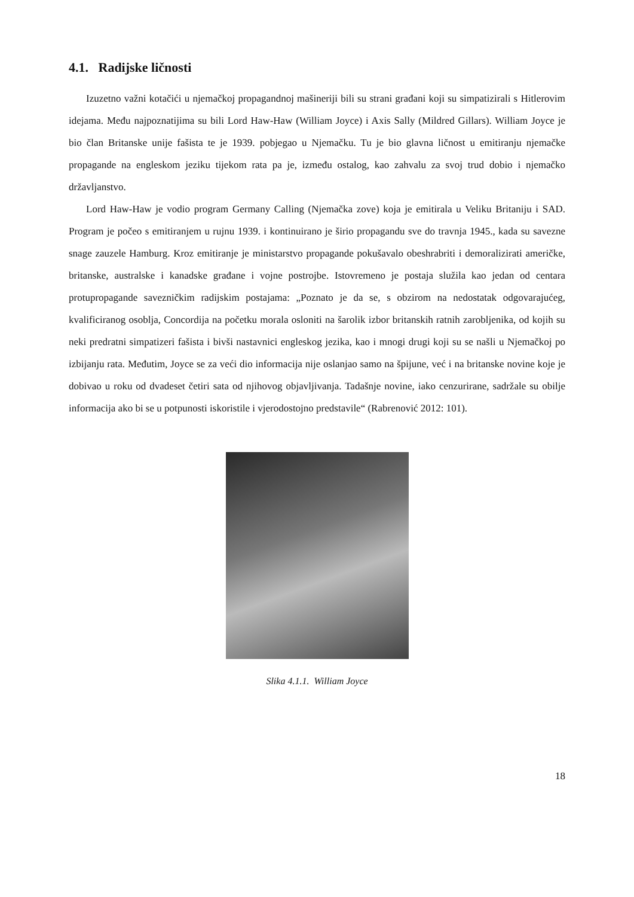4.1. Radijske ličnosti
Izuzetno važni kotačići u njemačkoj propagandnoj mašineriji bili su strani građani koji su simpatizirali s Hitlerovim idejama. Među najpoznatijima su bili Lord Haw-Haw (William Joyce) i Axis Sally (Mildred Gillars). William Joyce je bio član Britanske unije fašista te je 1939. pobjegao u Njemačku. Tu je bio glavna ličnost u emitiranju njemačke propagande na engleskom jeziku tijekom rata pa je, između ostalog, kao zahvalu za svoj trud dobio i njemačko državljanstvo.
Lord Haw-Haw je vodio program Germany Calling (Njemačka zove) koja je emitirala u Veliku Britaniju i SAD. Program je počeo s emitiranjem u rujnu 1939. i kontinuirano je širio propagandu sve do travnja 1945., kada su savezne snage zauzele Hamburg. Kroz emitiranje je ministarstvo propagande pokušavalo obeshrabriti i demoralizirati američke, britanske, australske i kanadske građane i vojne postrojbe. Istovremeno je postaja služila kao jedan od centara protupropagande savezničkim radijskim postajama: „Poznato je da se, s obzirom na nedostatak odgovarajućeg, kvalificiranog osoblja, Concordija na početku morala osloniti na šarolik izbor britanskih ratnih zarobljenika, od kojih su neki predratni simpatizeri fašista i bivši nastavnici engleskog jezika, kao i mnogi drugi koji su se našli u Njemačkoj po izbijanju rata. Međutim, Joyce se za veći dio informacija nije oslanjao samo na špijune, već i na britanske novine koje je dobivao u roku od dvadeset četiri sata od njihovog objavljivanja. Tadašnje novine, iako cenzurirane, sadržale su obilje informacija ako bi se u potpunosti iskoristile i vjerodostojno predstavile“ (Rabrenović 2012: 101).
Slika 4.1.1. William Joyce
18